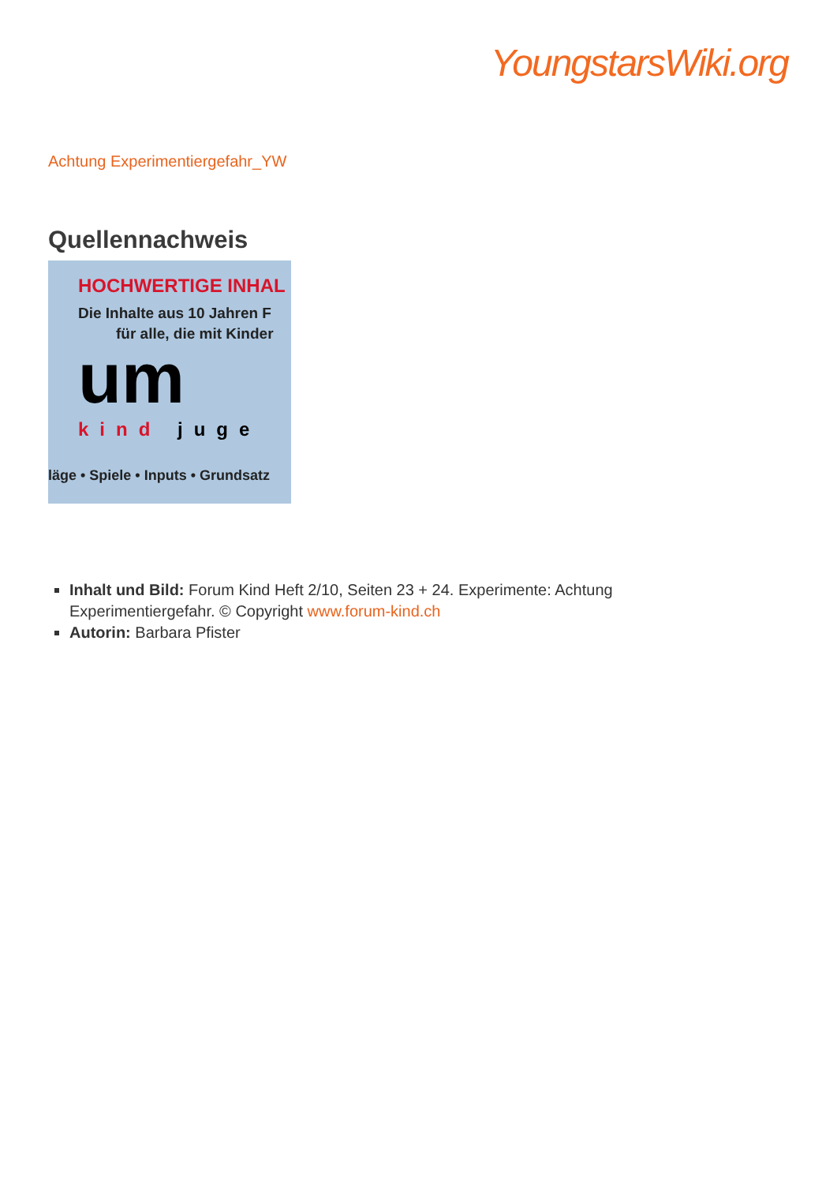YoungstarsWiki.org
Achtung Experimentiergefahr_YW
Quellennachweis
HOCHWERTIGE INHAL
Die Inhalte aus 10 Jahren F
für alle, die mit Kinder
um
kind juge
läge • Spiele • Inputs • Grundsatz
Inhalt und Bild: Forum Kind Heft 2/10, Seiten 23 + 24. Experimente: Achtung Experimentiergefahr. © Copyright www.forum-kind.ch
Autorin: Barbara Pfister